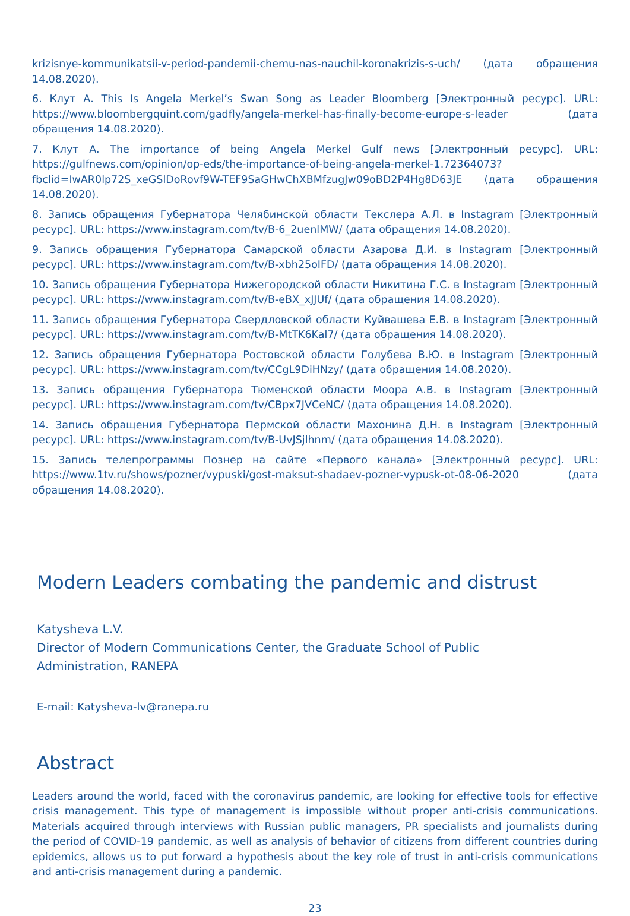krizisnye-kommunikatsii-v-period-pandemii-chemu-nas-nauchil-koronakrizis-s-uch/ (дата обращения 14.08.2020).
6. Клут А. This Is Angela Merkel’s Swan Song as Leader Bloomberg [Электронный ресурс]. URL: https://www.bloombergquint.com/gadfly/angela-merkel-has-finally-become-europe-s-leader (дата обращения 14.08.2020).
7. Клут А. The importance of being Angela Merkel Gulf news [Электронный ресурс]. URL: https://gulfnews.com/opinion/op-eds/the-importance-of-being-angela-merkel-1.72364073?fbclid=IwAR0lp72S_xeGSlDoRovf9W-TEF9SaGHwChXBMfzugJw09oBD2P4Hg8D63JE (дата обращения 14.08.2020).
8. Запись обращения Губернатора Челябинской области Текслера А.Л. в Instagram [Электронный ресурс]. URL: https://www.instagram.com/tv/B-6_2uenlMW/ (дата обращения 14.08.2020).
9. Запись обращения Губернатора Самарской области Азарова Д.И. в Instagram [Электронный ресурс]. URL: https://www.instagram.com/tv/B-xbh25oIFD/ (дата обращения 14.08.2020).
10. Запись обращения Губернатора Нижегородской области Никитина Г.С. в Instagram [Электронный ресурс]. URL: https://www.instagram.com/tv/B-eBX_xJJUf/ (дата обращения 14.08.2020).
11. Запись обращения Губернатора Свердловской области Куйвашева Е.В. в Instagram [Электронный ресурс]. URL: https://www.instagram.com/tv/B-MtTK6Kal7/ (дата обращения 14.08.2020).
12. Запись обращения Губернатора Ростовской области Голубева В.Ю. в Instagram [Электронный ресурс]. URL: https://www.instagram.com/tv/CCgL9DiHNzy/ (дата обращения 14.08.2020).
13. Запись обращения Губернатора Тюменской области Моора А.В. в Instagram [Электронный ресурс]. URL: https://www.instagram.com/tv/CBpx7JVCeNC/ (дата обращения 14.08.2020).
14. Запись обращения Губернатора Пермской области Махонина Д.Н. в Instagram [Электронный ресурс]. URL: https://www.instagram.com/tv/B-UvJSjlhnm/ (дата обращения 14.08.2020).
15. Запись телепрограммы Познер на сайте «Первого канала» [Электронный ресурс]. URL: https://www.1tv.ru/shows/pozner/vypuski/gost-maksut-shadaev-pozner-vypusk-ot-08-06-2020 (дата обращения 14.08.2020).
Modern Leaders combating the pandemic and distrust
Katysheva L.V.
Director of Modern Communications Center, the Graduate School of Public
Administration, RANEPA
E-mail: Katysheva-lv@ranepa.ru
Abstract
Leaders around the world, faced with the coronavirus pandemic, are looking for effective tools for effective crisis management. This type of management is impossible without proper anti-crisis communications. Materials acquired through interviews with Russian public managers, PR specialists and journalists during the period of COVID-19 pandemic, as well as analysis of behavior of citizens from different countries during epidemics, allows us to put forward a hypothesis about the key role of trust in anti-crisis communications and anti-crisis management during a pandemic.
23